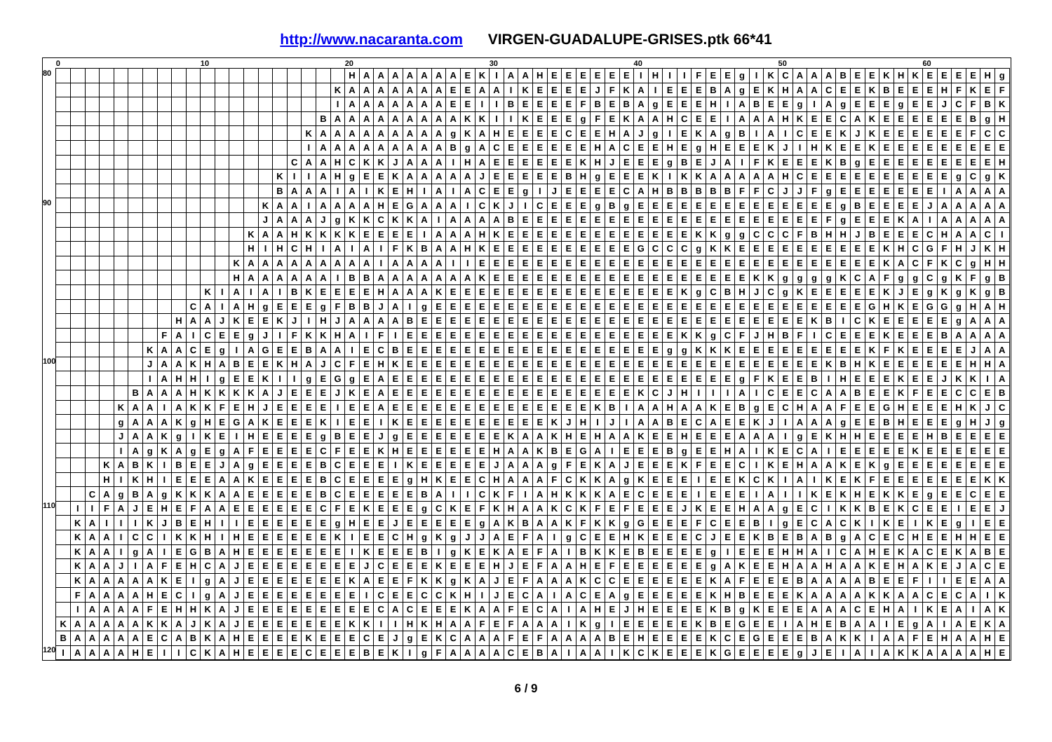http://www.nacaranta.com VIRGEN-GUADALUPE-GRISES.ptk 66*41
| | 0 | | | | | | | | | | 10 | | | | | | | | | | 20 | | | | | | | | | | 30 | | | | | | | | | | 40 | | | | | | | | | | 50 | | | | | | | | | | 60 | | | | | |
| 80 | | | | | | | | | | | | | | | | | | | | | H | A | A | A | A | A | A | A | E | K | I | A | A | H | E | E | E | E | E | E | I | H | I | I | F | E | E | g | I | K | C | A | A | A | B | E | E | K | H | K | E | E | E | E | H | g |
| | | | | | | | | | | | | | | | | | | | | K | A | A | A | A | A | A | A | E | E | A | A | I | K | E | E | E | E | J | F | K | A | I | E | E | E | B | A | g | E | K | H | A | A | C | E | E | K | B | E | E | E | H | F | K | E | F |
| | | | | | | | | | | | | | | | | | | | | I | A | A | A | A | A | A | A | E | E | I | I | B | E | E | E | E | F | B | E | B | A | g | E | E | E | H | I | A | B | E | E | g | I | A | g | E | E | E | g | E | E | J | C | F | B | K |
| | | | | | | | | | | | | | | | | | | | B | A | A | A | A | A | A | A | A | A | K | K | I | I | K | E | E | E | g | F | E | K | A | A | H | C | E | E | I | A | A | A | H | K | E | E | C | A | K | E | E | E | E | E | E | B | g | H |
| | | | | | | | | | | | | | | | | | | K | A | A | A | A | A | A | A | A | A | g | K | A | H | E | E | E | E | C | E | E | H | A | J | g | I | E | K | A | g | B | I | A | I | C | E | E | K | J | K | E | E | E | E | E | E | F | C | C |
| | | | | | | | | | | | | | | | | | | I | A | A | A | A | A | A | A | A | A | B | g | A | C | E | E | E | E | E | E | H | A | C | E | E | H | E | g | H | E | E | E | K | J | I | H | K | E | E | K | E | E | E | E | E | E | E | E | E |
| | | | | | | | | | | | | | | | | | C | A | A | H | C | K | K | J | A | A | A | I | H | A | E | E | E | E | E | E | K | H | J | E | E | E | g | B | E | J | A | I | F | K | E | E | E | K | B | g | E | E | E | E | E | E | E | E | E | H |
| | | | | | | | | | | | | | | | | K | I | I | A | H | g | E | E | K | A | A | A | A | A | J | E | E | E | E | E | B | H | g | E | E | E | K | I | K | K | A | A | A | A | A | H | C | E | E | E | E | E | E | E | E | E | E | g | C | g | K |
| | | | | | | | | | | | | | | | | B | A | A | A | I | A | I | K | E | H | I | A | I | A | C | E | E | g | I | J | E | E | E | E | C | A | H | B | B | B | B | B | F | F | C | J | J | F | g | E | E | E | E | E | E | E | I | A | A | A | A |
| 90 | | | | | | | | | | | | | | | K | A | A | I | A | A | A | A | H | E | G | A | A | A | I | C | K | J | I | C | E | E | E | g | B | g | E | E | E | E | E | E | E | E | E | E | E | E | E | E | g | B | E | E | E | E | J | A | A | A | A | A |
| | | | | | | | | | | | | | | | J | A | A | A | J | g | K | K | C | K | K | A | I | A | A | A | A | B | E | E | E | E | E | E | E | E | E | E | E | E | E | E | E | E | E | E | E | E | E | F | g | E | E | E | K | A | I | A | A | A | A | A |
| | | | | | | | | | | | | | | K | A | A | H | K | K | K | K | E | E | E | E | I | A | A | A | H | K | E | E | E | E | E | E | E | E | E | E | E | E | E | K | K | g | g | C | C | C | F | B | H | H | J | B | E | E | E | C | H | A | A | C | I |
| | | | | | | | | | | | | | | H | I | H | C | H | I | A | I | A | I | F | K | B | A | A | H | K | E | E | E | E | E | E | E | E | E | E | G | C | C | C | g | K | K | E | E | E | E | E | E | E | E | E | E | K | H | C | G | F | H | J | K | H |
| | | | | | | | | | | | | | K | A | A | A | A | A | A | A | A | A | I | A | A | A | A | I | I | E | E | E | E | E | E | E | E | E | E | E | E | E | E | E | E | E | E | E | E | E | E | E | E | E | E | E | E | K | A | C | F | K | C | g | H | H |
| | | | | | | | | | | | | | H | A | A | A | A | A | A | I | B | B | A | A | A | A | A | A | A | K | E | E | E | E | E | E | E | E | E | E | E | E | E | E | E | E | E | E | K | K | g | g | g | g | K | C | A | F | g | g | C | g | K | F | g | B |
| | | | | | | | | | | | K | I | A | I | A | I | B | K | E | E | E | E | H | A | A | A | K | E | E | E | E | E | E | E | E | E | E | E | E | E | E | E | E | K | g | C | B | H | J | C | g | K | E | E | E | E | E | K | J | E | g | K | g | K | g | B |
| | | | | | | | | | | C | A | I | A | H | g | E | E | E | g | F | B | B | J | A | I | g | E | E | E | E | E | E | E | E | E | E | E | E | E | E | E | E | E | E | E | E | E | E | E | E | E | E | E | E | E | E | G | H | K | E | G | G | g | H | A | H |
| | | | | | | | | | H | A | A | J | K | E | E | K | J | I | H | J | A | A | A | A | B | E | E | E | E | E | E | E | E | E | E | E | E | E | E | E | E | E | E | E | E | E | E | E | E | E | E | E | K | B | I | C | K | E | E | E | E | E | g | A | A | A |
| | | | | | | | | F | A | I | C | E | E | g | J | I | F | K | K | H | A | I | F | I | E | E | E | E | E | E | E | E | E | E | E | E | E | E | E | E | E | E | E | K | K | g | C | F | J | H | B | F | I | C | E | E | E | K | E | E | E | B | A | A | A | A |
| | | | | | | | K | A | A | C | E | g | I | A | G | E | E | B | A | A | I | E | C | B | E | E | E | E | E | E | E | E | E | E | E | E | E | E | E | E | E | E | g | g | K | K | K | E | E | E | E | E | E | E | E | E | K | F | K | E | E | E | E | J | A | A |
| 100 | | | | | | | J | A | A | K | H | A | B | E | E | K | H | A | J | C | F | E | H | K | E | E | E | E | E | E | E | E | E | E | E | E | E | E | E | E | E | E | E | E | E | E | E | E | E | E | E | E | E | K | B | H | K | E | E | E | E | E | E | H | H | A |
| | | | | | | | I | A | H | H | I | g | E | E | K | I | I | g | E | G | g | E | A | E | E | E | E | E | E | E | E | E | E | E | E | E | E | E | E | E | E | E | E | E | E | E | E | g | F | K | E | E | B | I | H | E | E | E | K | E | E | J | K | K | I | A |
| | | | | | | B | A | A | A | H | K | K | K | K | A | J | E | E | E | J | K | E | A | E | E | E | E | E | E | E | E | E | E | E | E | E | E | E | E | E | K | C | J | H | I | I | I | A | I | C | E | E | C | A | A | B | E | E | K | F | E | E | C | C | E | B |
| | | | | | K | A | A | I | A | K | K | F | E | H | J | E | E | E | E | I | E | E | A | E | E | E | E | E | E | E | E | E | E | E | E | E | E | K | B | I | A | A | H | A | A | K | E | B | g | E | C | H | A | A | F | E | E | G | H | E | E | E | H | K | J | C |
| | | | | | g | A | A | A | K | g | H | E | G | A | K | E | E | E | K | I | E | E | I | K | E | E | E | E | E | E | E | E | E | E | K | J | H | I | J | I | A | A | B | E | C | A | E | E | K | J | I | A | A | A | g | E | E | B | H | E | E | E | g | H | J | g |
| | | | | | J | A | A | K | g | I | K | E | I | H | E | E | E | E | g | B | E | E | J | g | E | E | E | E | E | E | E | K | A | A | K | H | E | H | A | A | K | E | E | H | E | E | E | A | A | A | I | g | E | K | H | H | E | E | E | E | H | B | E | E | E | E |
| | | | | | I | A | g | K | A | g | E | g | A | F | E | E | E | E | C | F | E | E | K | H | E | E | E | E | E | E | H | A | A | K | B | E | G | A | I | E | E | E | B | g | E | E | H | A | I | K | E | C | A | I | E | E | E | E | E | K | E | E | E | E | E | E |
| | | | | K | A | B | K | I | B | E | E | J | A | g | E | E | E | E | B | C | E | E | E | I | K | E | E | E | E | E | J | A | A | A | g | F | E | K | A | J | E | E | E | K | F | E | E | C | I | K | E | H | A | A | K | E | K | g | E | E | E | E | E | E | E | E |
| | | | | H | I | K | H | I | E | E | E | A | A | K | E | E | E | E | B | C | E | E | E | E | g | H | K | E | E | C | H | A | A | A | F | C | K | K | A | g | K | E | E | E | I | E | E | K | C | K | I | A | I | K | E | K | F | E | E | E | E | E | E | E | K | K |
| | | | C | A | g | B | A | g | K | K | K | A | A | E | E | E | E | E | B | C | E | E | E | E | E | B | A | I | I | C | K | F | I | A | H | K | K | K | A | E | C | E | E | E | I | E | E | E | I | A | I | I | K | E | K | H | E | K | K | E | g | E | E | C | E | E |
| 110 | | I | I | F | A | J | E | H | E | F | A | A | E | E | E | E | E | E | C | F | E | K | E | E | E | g | C | K | E | F | K | H | A | A | K | C | K | F | E | F | E | E | E | J | K | E | E | H | A | A | g | E | C | I | K | K | B | E | K | C | E | E | I | E | E | J |
| | | K | A | I | I | I | K | J | B | E | H | I | I | E | E | E | E | E | E | g | H | E | E | J | E | E | E | E | E | g | A | K | B | A | A | K | F | K | K | g | G | E | E | E | F | C | E | E | B | I | g | E | C | A | C | K | I | K | E | I | K | E | g | I | E | E |
| | | K | A | A | I | C | C | I | K | K | H | I | H | E | E | E | E | E | E | K | I | E | E | C | H | g | K | g | J | J | A | E | F | A | I | g | C | E | E | H | K | E | E | E | C | J | E | E | K | B | E | B | A | B | g | A | C | E | C | H | E | E | H | H | E | E |
| | | K | A | A | I | g | A | I | E | G | B | A | H | E | E | E | E | E | E | E | I | K | E | E | E | B | I | g | K | E | K | A | E | F | A | I | B | K | K | E | B | E | E | E | E | g | I | E | E | E | H | H | A | I | C | A | H | E | K | A | C | E | K | A | B | E |
| | | K | A | A | J | I | A | F | E | H | C | A | J | E | E | E | E | E | E | E | E | J | C | E | E | E | K | E | E | E | H | J | E | F | A | A | H | E | F | E | E | E | E | E | E | g | A | K | E | E | H | A | A | H | A | A | K | E | H | A | K | E | J | A | C | E |
| | | K | A | A | A | A | A | K | E | I | g | A | J | E | E | E | E | E | E | E | K | A | E | E | F | K | K | g | K | A | J | E | F | A | A | A | K | C | C | E | E | E | E | E | E | K | A | F | E | E | E | B | A | A | A | A | B | E | E | F | I | I | E | E | A | A |
| | | F | A | A | A | A | H | E | C | I | g | A | J | E | E | E | E | E | E | E | E | I | C | E | E | C | C | K | H | I | J | E | C | A | I | A | C | E | A | g | E | E | E | E | E | K | H | B | E | E | E | K | A | A | A | A | K | K | A | A | C | E | C | A | I | K |
| | | I | A | A | A | A | F | E | H | H | K | A | J | E | E | E | E | E | E | E | E | E | C | A | C | E | E | E | K | A | A | F | E | C | A | I | A | H | E | J | H | E | E | E | E | K | B | g | K | E | E | E | A | A | A | C | E | H | A | I | K | E | A | I | A | K |
| | K | A | A | A | A | A | K | K | A | J | K | A | J | E | E | E | E | E | E | E | K | K | I | I | H | K | H | A | A | F | E | F | A | A | A | I | K | g | I | E | E | E | E | E | K | B | E | G | E | E | I | A | H | E | B | A | A | I | E | g | A | I | A | E | K | A |
| | B | A | A | A | A | A | E | C | A | B | K | A | H | E | E | E | E | K | E | E | E | C | E | J | g | E | K | C | A | A | A | F | E | F | A | A | A | A | B | E | H | E | E | E | E | K | C | E | G | E | E | E | B | A | K | K | I | A | A | F | E | H | A | A | H | E |
| 120 | I | A | A | A | A | H | E | I | I | C | K | A | H | E | E | E | E | C | E | E | E | B | E | K | I | g | F | A | A | A | A | C | E | B | A | I | A | A | I | K | C | K | E | E | E | K | G | E | E | E | E | g | J | E | I | A | I | A | K | K | A | A | A | A | H | E |
6 / 9